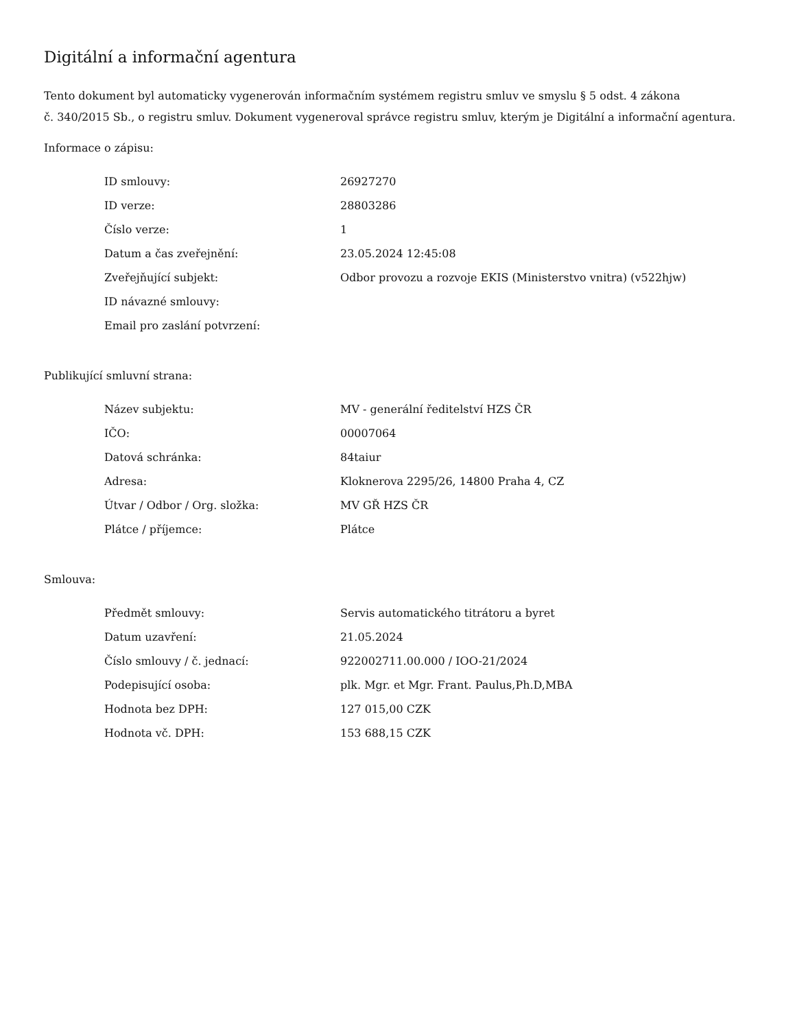Digitální a informační agentura
Tento dokument byl automaticky vygenerován informačním systémem registru smluv ve smyslu § 5 odst. 4 zákona
č. 340/2015 Sb., o registru smluv. Dokument vygeneroval správce registru smluv, kterým je Digitální a informační agentura.
Informace o zápisu:
| ID smlouvy: | 26927270 |
| ID verze: | 28803286 |
| Číslo verze: | 1 |
| Datum a čas zveřejnění: | 23.05.2024 12:45:08 |
| Zveřejňující subjekt: | Odbor provozu a rozvoje EKIS (Ministerstvo vnitra) (v522hjw) |
| ID návazné smlouvy: | |
| Email pro zaslání potvrzení: | |
Publikující smluvní strana:
| Název subjektu: | MV - generální ředitelství HZS ČR |
| IČO: | 00007064 |
| Datová schránka: | 84taiur |
| Adresa: | Kloknerova 2295/26, 14800 Praha 4, CZ |
| Útvar / Odbor / Org. složka: | MV GŘ HZS ČR |
| Plátce / příjemce: | Plátce |
Smlouva:
| Předmět smlouvy: | Servis automatického titrátoru a byret |
| Datum uzavření: | 21.05.2024 |
| Číslo smlouvy / č. jednací: | 922002711.00.000 / IOO-21/2024 |
| Podepisující osoba: | plk. Mgr. et Mgr. Frant. Paulus,Ph.D,MBA |
| Hodnota bez DPH: | 127 015,00 CZK |
| Hodnota vč. DPH: | 153 688,15 CZK |